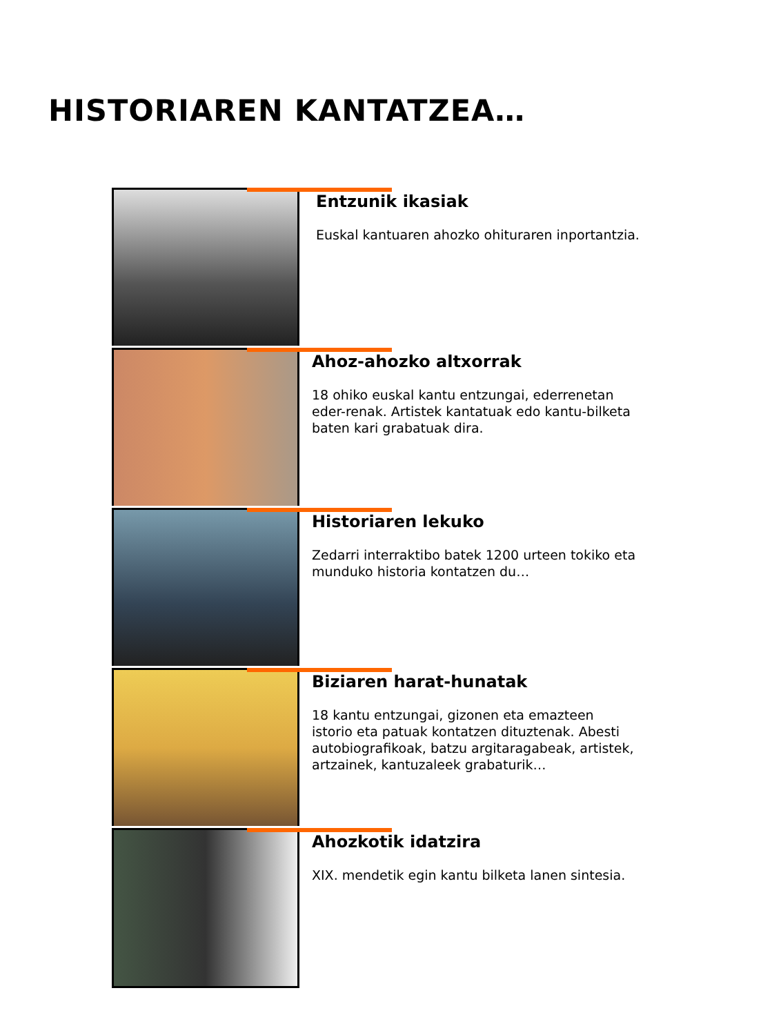HISTORIAREN KANTATZEA…
Entzunik ikasiak
Euskal kantuaren ahozko ohituraren inportantzia.
Ahoz-ahozko altxorrak
18 ohiko euskal kantu entzungai, ederrenetan eder-renak. Artistek kantatuak edo kantu-bilketa baten kari grabatuak dira.
Historiaren lekuko
Zedarri interraktibo batek 1200 urteen tokiko eta munduko historia kontatzen du…
Biziaren harat-hunatak
18 kantu entzungai, gizonen eta emazteen istorio eta patuak kontatzen dituztenak. Abesti autobiografikoak, batzu argitaragabeak, artistek, artzainek, kantuzaleek grabaturik…
Ahozkotik idatzira
XIX. mendetik egin kantu bilketa lanen sintesia.